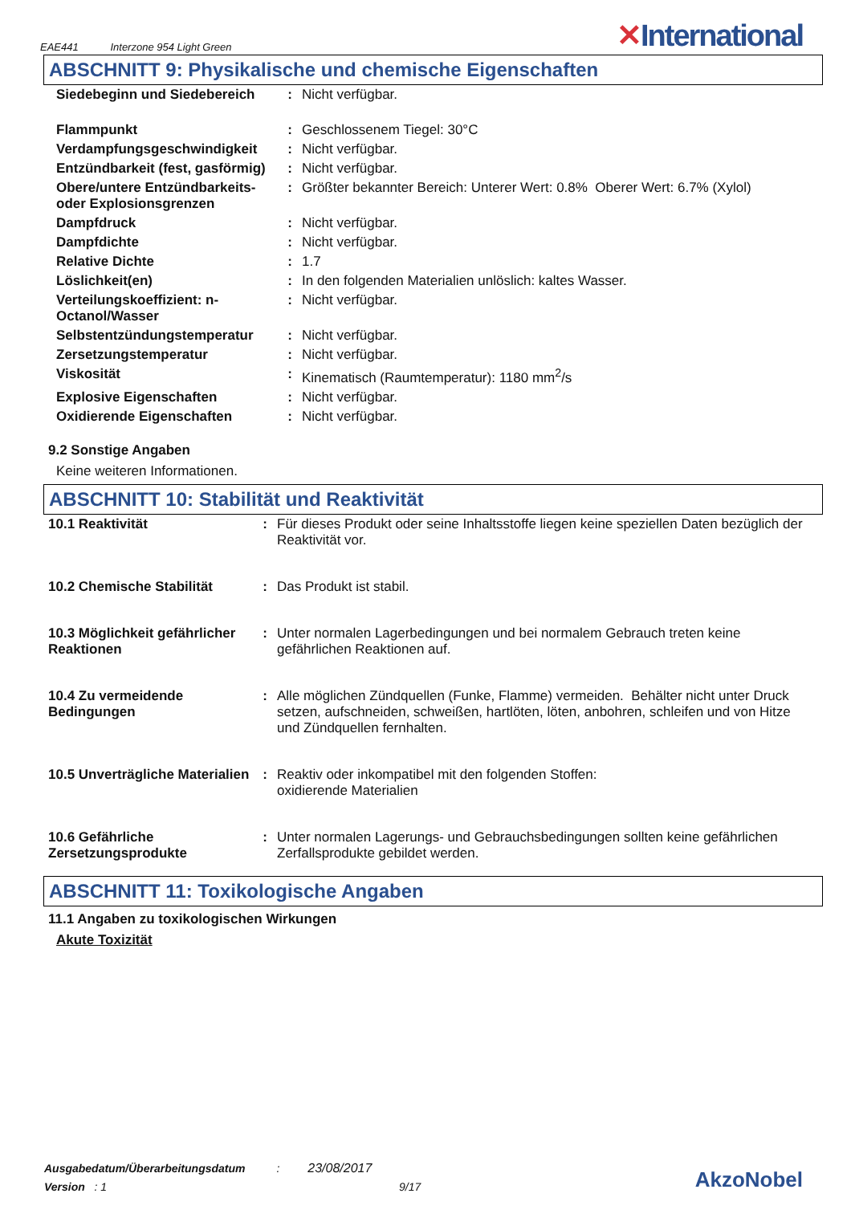EAE441 Interzone 954 Light Green
✕International
ABSCHNITT 9: Physikalische und chemische Eigenschaften
| Siedebeginn und Siedebereich | : | Nicht verfügbar. |
| Flammpunkt | : | Geschlossenem Tiegel: 30°C |
| Verdampfungsgeschwindigkeit | : | Nicht verfügbar. |
| Entzündbarkeit (fest, gasförmig) | : | Nicht verfügbar. |
| Obere/untere Entzündbarkeits- oder Explosionsgrenzen | : | Größter bekannter Bereich: Unterer Wert: 0.8% Oberer Wert: 6.7% (Xylol) |
| Dampfdruck | : | Nicht verfügbar. |
| Dampfdichte | : | Nicht verfügbar. |
| Relative Dichte | : | 1.7 |
| Löslichkeit(en) | : | In den folgenden Materialien unlöslich: kaltes Wasser. |
| Verteilungskoeffizient: n-Octanol/Wasser | : | Nicht verfügbar. |
| Selbstentzündungstemperatur | : | Nicht verfügbar. |
| Zersetzungstemperatur | : | Nicht verfügbar. |
| Viskosität | : | Kinematisch (Raumtemperatur): 1180 mm<sup>2</sup>/s |
| Explosive Eigenschaften | : | Nicht verfügbar. |
| Oxidierende Eigenschaften | : | Nicht verfügbar. |
9.2 Sonstige Angaben
Keine weiteren Informationen.
ABSCHNITT 10: Stabilität und Reaktivität
| 10.1 Reaktivität | : | Für dieses Produkt oder seine Inhaltsstoffe liegen keine speziellen Daten bezüglich der Reaktivität vor. |
| 10.2 Chemische Stabilität | : | Das Produkt ist stabil. |
| 10.3 Möglichkeit gefährlicher Reaktionen | : | Unter normalen Lagerbedingungen und bei normalem Gebrauch treten keine gefährlichen Reaktionen auf. |
| 10.4 Zu vermeidende Bedingungen | : | Alle möglichen Zündquellen (Funke, Flamme) vermeiden. Behälter nicht unter Druck setzen, aufschneiden, schweißen, hartlöten, löten, anbohren, schleifen und von Hitze und Zündquellen fernhalten. |
| 10.5 Unverträgliche Materialien | : | Reaktiv oder inkompatibel mit den folgenden Stoffen: oxidierende Materialien |
| 10.6 Gefährliche Zersetzungsprodukte | : | Unter normalen Lagerungs- und Gebrauchsbedingungen sollten keine gefährlichen Zerfallsprodukte gebildet werden. |
ABSCHNITT 11: Toxikologische Angaben
11.1 Angaben zu toxikologischen Wirkungen
Akute Toxizität
Ausgabedatum/Überarbeitungsdatum : 23/08/2017
Version : 1 9/17
AkzoNobel